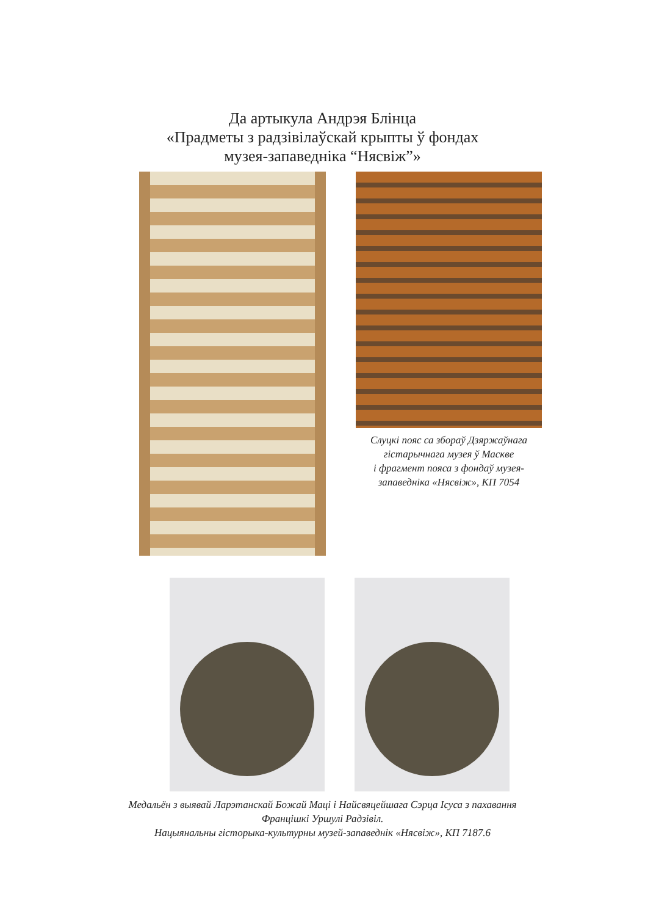Да артыкула Андрэя Блінца
«Прадметы з радзівілаўскай крыпты ў фондах
музея-запаведніка “Нясвіж”»
Слуцкі пояс са збораў Дзяржаўнага
гістарычнага музея ў Маскве
і фрагмент пояса з фондаў музея-
запаведніка «Нясвіж», КП 7054
Медальён з выявай Ларэтанскай Божай Маці і Найсвяцейшага Сэрца Ісуса з пахавання
Францішкі Уршулі Радзівіл.
Нацыянальны гісторыка-культурны музей-запаведнік «Нясвіж», КП 7187.6